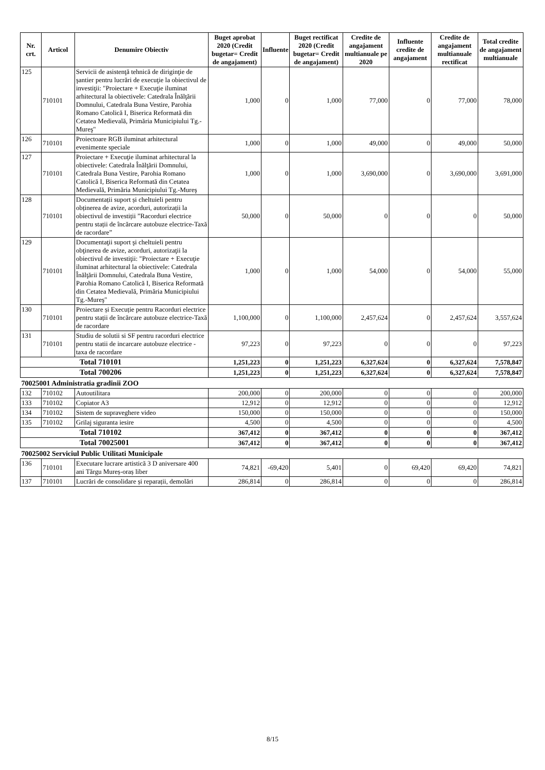| Nr. crt. | Articol | Denumire Obiectiv | Buget aprobat 2020 (Credit bugetar= Credit de angajament) | Influente | Buget rectificat 2020 (Credit bugetar= Credit de angajament) | Credite de angajament multianuale pe 2020 | Influente credite de angajament | Credite de angajament multianuale rectificat | Total credite de angajament multianuale |
| --- | --- | --- | --- | --- | --- | --- | --- | --- | --- |
| 125 | 710101 | Servicii de asistenţă tehnică de diriginţie de şantier pentru lucrări de execuţie la obiectivul de investiţii: "Proiectare + Execuţie iluminat arhitectural la obiectivele: Catedrala Înălţării Domnului, Catedrala Buna Vestire, Parohia Romano Catolică I, Biserica Reformată din Cetatea Medievală, Primăria Municipiului Tg.-Mureş" | 1,000 | 0 | 1,000 | 77,000 | 0 | 77,000 | 78,000 |
| 126 | 710101 | Proiectoare RGB iluminat arhitectural evenimente speciale | 1,000 | 0 | 1,000 | 49,000 | 0 | 49,000 | 50,000 |
| 127 | 710101 | Proiectare + Execuţie iluminat arhitectural la obiectivele: Catedrala Înălţării Domnului, Catedrala Buna Vestire, Parohia Romano Catolică I, Biserica Reformată din Cetatea Medievală, Primăria Municipiului Tg.-Mureş | 1,000 | 0 | 1,000 | 3,690,000 | 0 | 3,690,000 | 3,691,000 |
| 128 | 710101 | Documentații suport și cheltuieli pentru obținerea de avize, acorduri, autorizații la obiectivul de investiții ”Racorduri electrice pentru stații de încărcare autobuze electrice-Taxă de racordare” | 50,000 | 0 | 50,000 | 0 | 0 | 0 | 50,000 |
| 129 | 710101 | Documentaţii suport şi cheltuieli pentru obţinerea de avize, acorduri, autorizaţii la obiectivul de investiţii: "Proiectare + Execuţie iluminat arhitectural la obiectivele: Catedrala Înălţării Domnului, Catedrala Buna Vestire, Parohia Romano Catolică I, Biserica Reformată din Cetatea Medievală, Primăria Municipiului Tg.-Mureş" | 1,000 | 0 | 1,000 | 54,000 | 0 | 54,000 | 55,000 |
| 130 | 710101 | Proiectare și Execuție pentru Racorduri electrice pentru stații de încărcare autobuze electrice-Taxă de racordare | 1,100,000 | 0 | 1,100,000 | 2,457,624 | 0 | 2,457,624 | 3,557,624 |
| 131 | 710101 | Studiu de solutii si SF pentru racorduri electrice pentru statii de incarcare autobuze electrice - taxa de racordare | 97,223 | 0 | 97,223 | 0 | 0 | 0 | 97,223 |
| Total 710101 | | | 1,251,223 | 0 | 1,251,223 | 6,327,624 | 0 | 6,327,624 | 7,578,847 |
| Total 700206 | | | 1,251,223 | 0 | 1,251,223 | 6,327,624 | 0 | 6,327,624 | 7,578,847 |
| 70025001 Administratia gradinii ZOO | | | | | | | | | |
| 132 | 710102 | Autoutilitara | 200,000 | 0 | 200,000 | 0 | 0 | 0 | 200,000 |
| 133 | 710102 | Copiator A3 | 12,912 | 0 | 12,912 | 0 | 0 | 0 | 12,912 |
| 134 | 710102 | Sistem de supraveghere video | 150,000 | 0 | 150,000 | 0 | 0 | 0 | 150,000 |
| 135 | 710102 | Grilaj siguranta iesire | 4,500 | 0 | 4,500 | 0 | 0 | 0 | 4,500 |
| Total 710102 | | | 367,412 | 0 | 367,412 | 0 | 0 | 0 | 367,412 |
| Total 70025001 | | | 367,412 | 0 | 367,412 | 0 | 0 | 0 | 367,412 |
| 70025002 Serviciul Public Utilitati Municipale | | | | | | | | | |
| 136 | 710101 | Executare lucrare artistică 3 D aniversare 400 ani Tărgu Mureș-oraș liber | 74,821 | -69,420 | 5,401 | 0 | 69,420 | 69,420 | 74,821 |
| 137 | 710101 | Lucrări de consolidare și reparații, demolări | 286,814 | 0 | 286,814 | 0 | 0 | 0 | 286,814 |
8/15